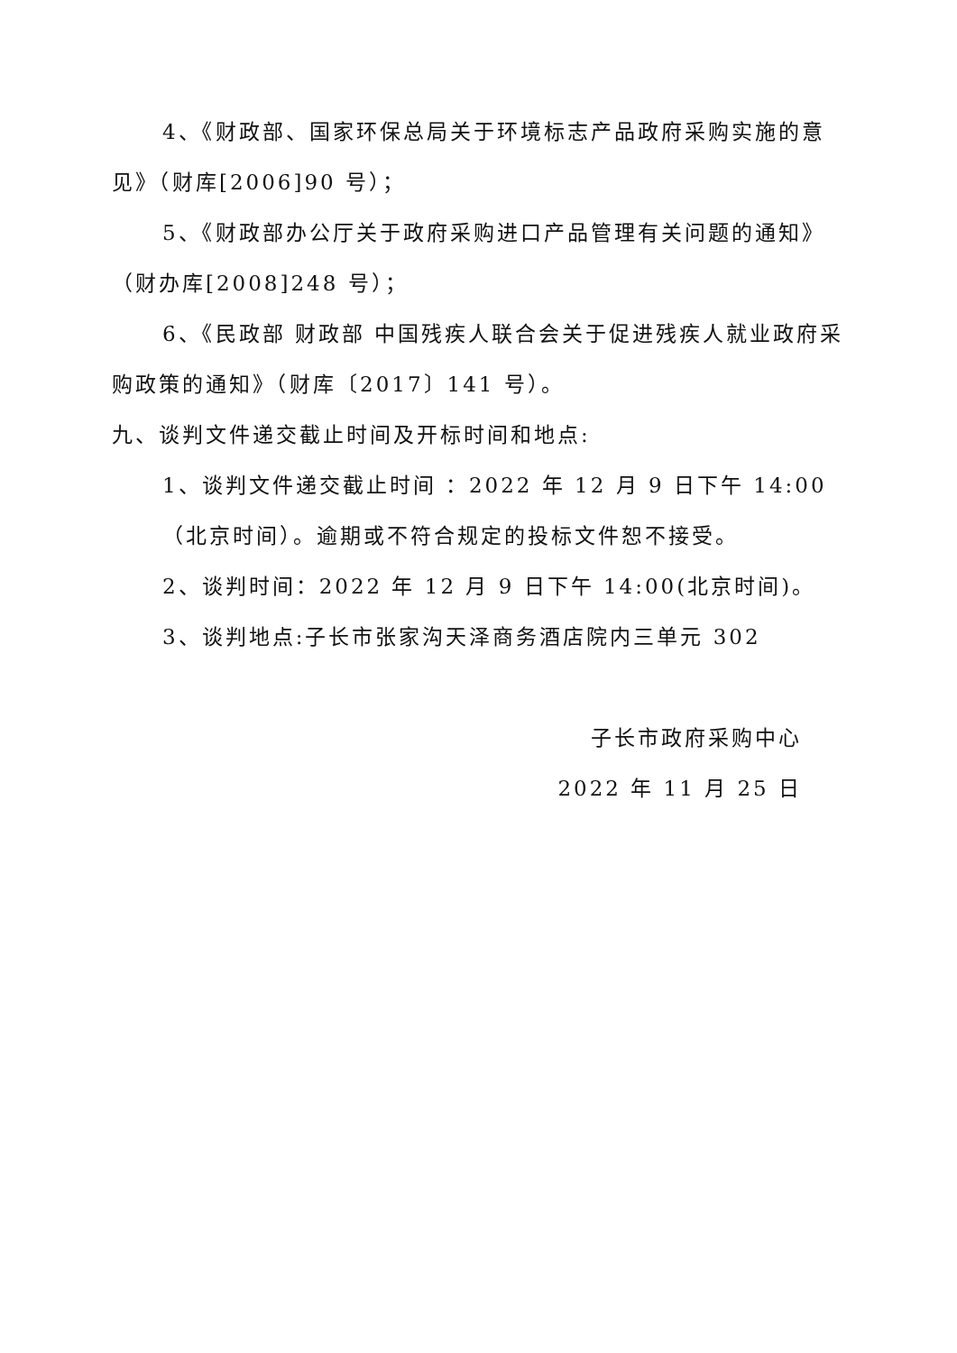4、《财政部、国家环保总局关于环境标志产品政府采购实施的意见》（财库[2006]90 号）；
5、《财政部办公厅关于政府采购进口产品管理有关问题的通知》（财办库[2008]248 号）；
6、《民政部 财政部 中国残疾人联合会关于促进残疾人就业政府采购政策的通知》（财库〔2017〕141 号）。
九、谈判文件递交截止时间及开标时间和地点:
1、谈判文件递交截止时间 ：2022 年 12 月 9 日下午 14:00
（北京时间）。逾期或不符合规定的投标文件恕不接受。
2、谈判时间：2022 年 12 月 9 日下午 14:00(北京时间)。
3、谈判地点:子长市张家沟天泽商务酒店院内三单元 302
子长市政府采购中心
2022 年 11 月 25 日